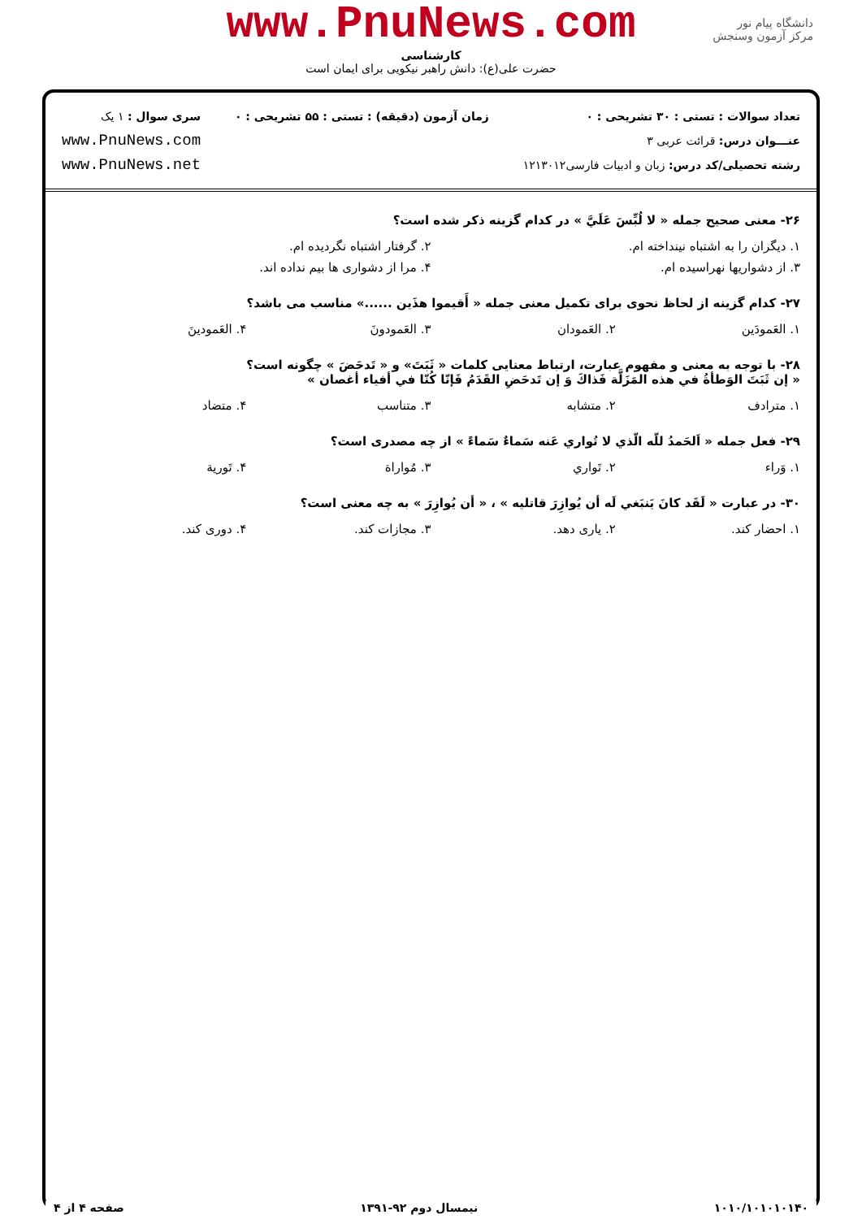www.PnuNews.com
کارشناسی
حضرت علی(ع): دانش راهبر نیکویی برای ایمان است
دانشگاه پیام نور
مرکز آزمون وسنجش
تعداد سوالات : تستی : ۳۰ تشریحی : ۰
عنـــوان درس: قرائت عربی ۳
رشته تحصیلی/کد درس: زبان و ادبیات فارسی۱۲۱۳۰۱۲
زمان آزمون (دقیقه) : تستی : ۵۵ تشریحی : ۰
سری سوال : ۱ یک
www.PnuNews.com
www.PnuNews.net
۲۶- معنی صحیح جمله « لا لُبِّسَ عَلَيَّ » در کدام گزینه ذکر شده است؟
۱. دیگران را به اشتباه نینداخته ام. ۲. گرفتار اشتباه نگردیده ام.
۳. از دشواریها نهراسیده ام. ۴. مرا از دشواری ها بیم نداده اند.
۲۷- کدام گزینه از لحاظ نحوی برای تکمیل معنی جمله « أَقيموا هذَين ......» مناسب می باشد؟
۱. العَمودَين ۲. العَمودان ۳. العَمودونَ ۴. العَمودينَ
۲۸- با توجه به معنی و مفهوم عبارت، ارتباط معنایی کلمات « ثَبَتَ» و « تَدحَضَ » چگونه است؟
« إن ثَبَتَ الوَطأةُ في هذه المَزَلَّة فَذاكَ وَ إن تَدحَضِ القَدَمُ فَإنّا كُنّا في أفياء أغصان »
۱. مترادف ۲. متشابه ۳. متناسب ۴. متضاد
۲۹- فعل جمله « اَلحَمدُ للّه الّذي لا تُواري عَنه سَماءٌ سَماءً » از چه مصدری است؟
۱. وَراء ۲. تَواري ۳. مُواراة ۴. تَورية
۳۰- در عبارت « لَقَد كانَ يَنبَغي لَه أن يُوازِرَ قاتليه » ، « أن يُوازِرَ » به چه معنی است؟
۱. احضار کند. ۲. یاری دهد. ۳. مجازات کند. ۴. دوری کند.
۱۰۱۰/۱۰۱۰۱۰۱۴۰ نیمسال دوم ۹۲-۱۳۹۱ صفحه ۴ از ۴